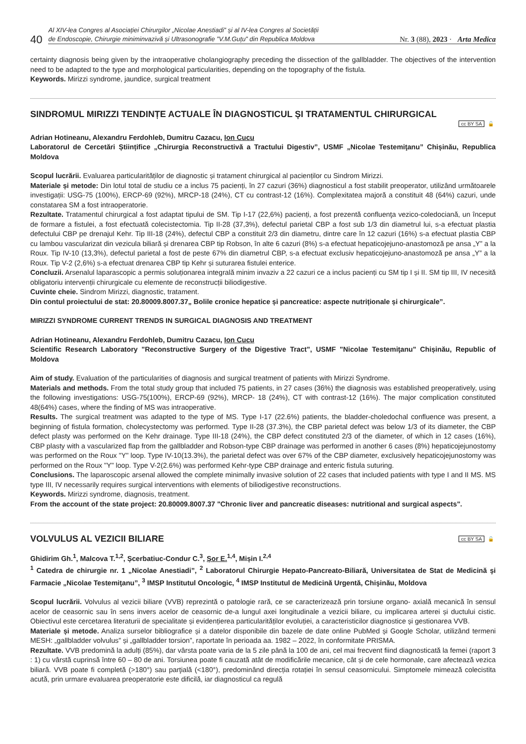40
Al XIV-lea Congres al Asociației Chirurgilor „Nicolae Anestiadi” și al IV-lea Congres al Societății
de Endoscopie, Chirurgie miniminvazivă și Ultrasonografie ”V.M.Guțu” din Republica Moldova Nr. 3 (88), 2023 · Arta Medica
certainty diagnosis being given by the intraoperative cholangiography preceding the dissection of the gallbladder. The objectives of the intervention need to be adapted to the type and morphological particularities, depending on the topography of the fistula.
Keywords. Mirizzi syndrome, jaundice, surgical treatment
SINDROMUL MIRIZZI TENDINȚE ACTUALE ÎN DIAGNOSTICUL ȘI TRATAMENTUL CHIRURGICAL
cc BY SA 🔓
Adrian Hotineanu, Alexandru Ferdohleb, Dumitru Cazacu, Ion Cucu
Laboratorul de Cercetări Științifice „Chirurgia Reconstructivă a Tractului Digestiv”, USMF „Nicolae Testemiţanu” Chișinău, Republica Moldova
Scopul lucrării. Evaluarea particularităților de diagnostic și tratament chirurgical al pacienților cu Sindrom Mirizzi.
Materiale și metode: Din lotul total de studiu ce a inclus 75 pacienți, în 27 cazuri (36%) diagnosticul a fost stabilit preoperator, utilizând următoarele investigații: USG-75 (100%), ERCP-69 (92%), MRCP-18 (24%), CT cu contrast-12 (16%). Complexitatea majoră a constituit 48 (64%) cazuri, unde constatarea SM a fost intraoperatorie.
Rezultate. Tratamentul chirurgical a fost adaptat tipului de SM. Tip I-17 (22,6%) pacienți, a fost prezentă confluenţa vezico-coledociană, un început de formare a fistulei, a fost efectuată colecistectomia. Tip II-28 (37,3%), defectul parietal CBP a fost sub 1/3 din diametrul lui, s-a efectuat plastia defectului CBP pe drenajul Kehr. Tip III-18 (24%), defectul CBP a constituit 2/3 din diametru, dintre care în 12 cazuri (16%) s-a efectuat plastia CBP cu lambou vascularizat din vezicula biliară și drenarea CBP tip Robson, în alte 6 cazuri (8%) s-a efectuat hepaticojejuno-anastomoză pe ansa „Y” a la Roux. Tip IV-10 (13,3%), defectul parietal a fost de peste 67% din diametrul CBP, s-a efectuat exclusiv hepaticojejuno-anastomoză pe ansa „Y” a la Roux. Tip V-2 (2,6%) s-a efectuat drenarea CBP tip Kehr și suturarea fistulei enterice.
Concluzii. Arsenalul laparascopic a permis soluționarea integrală minim invaziv a 22 cazuri ce a inclus pacienți cu SM tip I și II. SM tip III, IV necesită obligatoriu intervenții chirurgicale cu elemente de reconstrucții biliodigestive.
Cuvinte cheie. Sindrom Mirizzi, diagnostic, tratament.
Din contul proiectului de stat: 20.80009.8007.37„ Bolile cronice hepatice și pancreatice: aspecte nutriționale și chirurgicale”.
MIRIZZI SYNDROME CURRENT TRENDS IN SURGICAL DIAGNOSIS AND TREATMENT
Adrian Hotineanu, Alexandru Ferdohleb, Dumitru Cazacu, Ion Cucu
Scientific Research Laboratory "Reconstructive Surgery of the Digestive Tract", USMF "Nicolae Testemiţanu" Chișinău, Republic of Moldova
Aim of study. Evaluation of the particularities of diagnosis and surgical treatment of patients with Mirizzi Syndrome.
Materials and methods. From the total study group that included 75 patients, in 27 cases (36%) the diagnosis was established preoperatively, using the following investigations: USG-75(100%), ERCP-69 (92%), MRCP- 18 (24%), CT with contrast-12 (16%). The major complication constituted 48(64%) cases, where the finding of MS was intraoperative.
Results. The surgical treatment was adapted to the type of MS. Type I-17 (22.6%) patients, the bladder-choledochal confluence was present, a beginning of fistula formation, cholecystectomy was performed. Type II-28 (37.3%), the CBP parietal defect was below 1/3 of its diameter, the CBP defect plasty was performed on the Kehr drainage. Type III-18 (24%), the CBP defect constituted 2/3 of the diameter, of which in 12 cases (16%), CBP plasty with a vascularized flap from the gallbladder and Robson-type CBP drainage was performed in another 6 cases (8%) hepaticojejunostomy was performed on the Roux "Y" loop. Type IV-10(13.3%), the parietal defect was over 67% of the CBP diameter, exclusively hepaticojejunostomy was performed on the Roux "Y" loop. Type V-2(2.6%) was performed Kehr-type CBP drainage and enteric fistula suturing.
Conclusions. The laparoscopic arsenal allowed the complete minimally invasive solution of 22 cases that included patients with type I and II MS. MS type III, IV necessarily requires surgical interventions with elements of biliodigestive reconstructions.
Keywords. Mirizzi syndrome, diagnosis, treatment.
From the account of the state project: 20.80009.8007.37 "Chronic liver and pancreatic diseases: nutritional and surgical aspects".
VOLVULUS AL VEZICII BILIARE
cc BY SA 🔓
Ghidirim Gh.<sup>1</sup>, Malcova T.<sup>1,2</sup>, Șcerbatiuc-Condur C.<sup>3</sup>, Șor E.<sup>1,4</sup>, Mișin I.<sup>2,4</sup>
<sup>1</sup> Catedra de chirurgie nr. 1 „Nicolae Anestiadi”, <sup>2</sup> Laboratorul Chirurgie Hepato-Pancreato-Biliară, Universitatea de Stat de Medicină şi Farmacie „Nicolae Testemiţanu”, <sup>3</sup> IMSP Institutul Oncologic, <sup>4</sup> IMSP Institutul de Medicină Urgentă, Chişinău, Moldova
Scopul lucrării. Volvulus al vezicii biliare (VVB) reprezintă o patologie rară, ce se caracterizează prin torsiune organo- axială mecanică în sensul acelor de ceasornic sau în sens invers acelor de ceasornic de-a lungul axei longitudinale a vezicii biliare, cu implicarea arterei și ductului cistic. Obiectivul este cercetarea literaturii de specialitate și evidențierea particularităților evoluției, a caracteristicilor diagnostice și gestionarea VVB.
Materiale și metode. Analiza surselor bibliografice și a datelor disponibile din bazele de date online PubMed și Google Scholar, utilizând termeni MESH: „gallbladder volvulus” și „gallbladder torsion”, raportate în perioada aa. 1982 – 2022, în conformitate PRISMA.
Rezultate. VVB predomină la adulți (85%), dar vârsta poate varia de la 5 zile până la 100 de ani, cel mai frecvent fiind diagnosticată la femei (raport 3 : 1) cu vârstă cuprinsă între 60 – 80 de ani. Torsiunea poate fi cauzată atât de modificările mecanice, cât și de cele hormonale, care afectează vezica biliară. VVB poate fi completă (>180°) sau parţială (<180°), predominând direcția rotației în sensul ceasornicului. Simptomele mimează colecistita acută, prin urmare evaluarea preoperatorie este dificilă, iar diagnosticul ca regulă